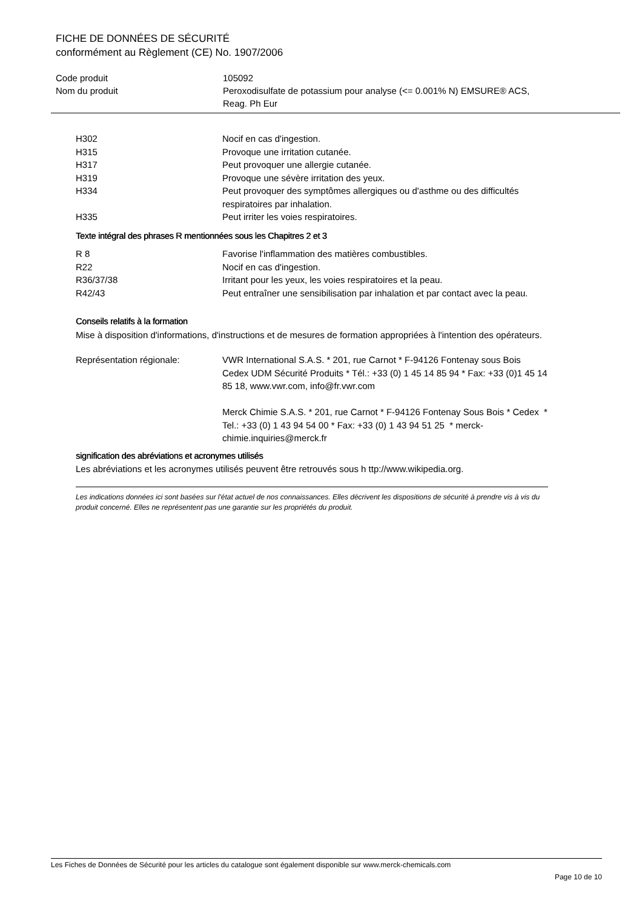FICHE DE DONNÉES DE SÉCURITÉ
conformément au Règlement (CE) No. 1907/2006
| Code produit | 105092 |
| Nom du produit | Peroxodisulfate de potassium pour analyse (<= 0.001% N) EMSURE® ACS, Reag. Ph Eur |
| H302 | Nocif en cas d'ingestion. |
| H315 | Provoque une irritation cutanée. |
| H317 | Peut provoquer une allergie cutanée. |
| H319 | Provoque une sévère irritation des yeux. |
| H334 | Peut provoquer des symptômes allergiques ou d'asthme ou des difficultés respiratoires par inhalation. |
| H335 | Peut irriter les voies respiratoires. |
Texte intégral des phrases R mentionnées sous les Chapitres 2 et 3
| R 8 | Favorise l'inflammation des matières combustibles. |
| R22 | Nocif en cas d'ingestion. |
| R36/37/38 | Irritant pour les yeux, les voies respiratoires et la peau. |
| R42/43 | Peut entraîner une sensibilisation par inhalation et par contact avec la peau. |
Conseils relatifs à la formation
Mise à disposition d'informations, d'instructions et de mesures de formation appropriées à l'intention des opérateurs.
| Représentation régionale: | VWR International S.A.S. * 201, rue Carnot * F-94126 Fontenay sous Bois Cedex UDM Sécurité Produits * Tél.: +33 (0) 1 45 14 85 94 * Fax: +33 (0)1 45 14 85 18, www.vwr.com, info@fr.vwr.com Merck Chimie S.A.S. * 201, rue Carnot * F-94126 Fontenay Sous Bois * Cedex * Tel.: +33 (0) 1 43 94 54 00 * Fax: +33 (0) 1 43 94 51 25 * merck-chimie.inquiries@merck.fr |
signification des abréviations et acronymes utilisés
Les abréviations et les acronymes utilisés peuvent être retrouvés sous h ttp://www.wikipedia.org.
Les indications données ici sont basées sur l'état actuel de nos connaissances. Elles décrivent les dispositions de sécurité à prendre vis à vis du produit concerné. Elles ne représentent pas une garantie sur les propriétés du produit.
Les Fiches de Données de Sécurité pour les articles du catalogue sont également disponible sur www.merck-chemicals.com
Page 10 de 10